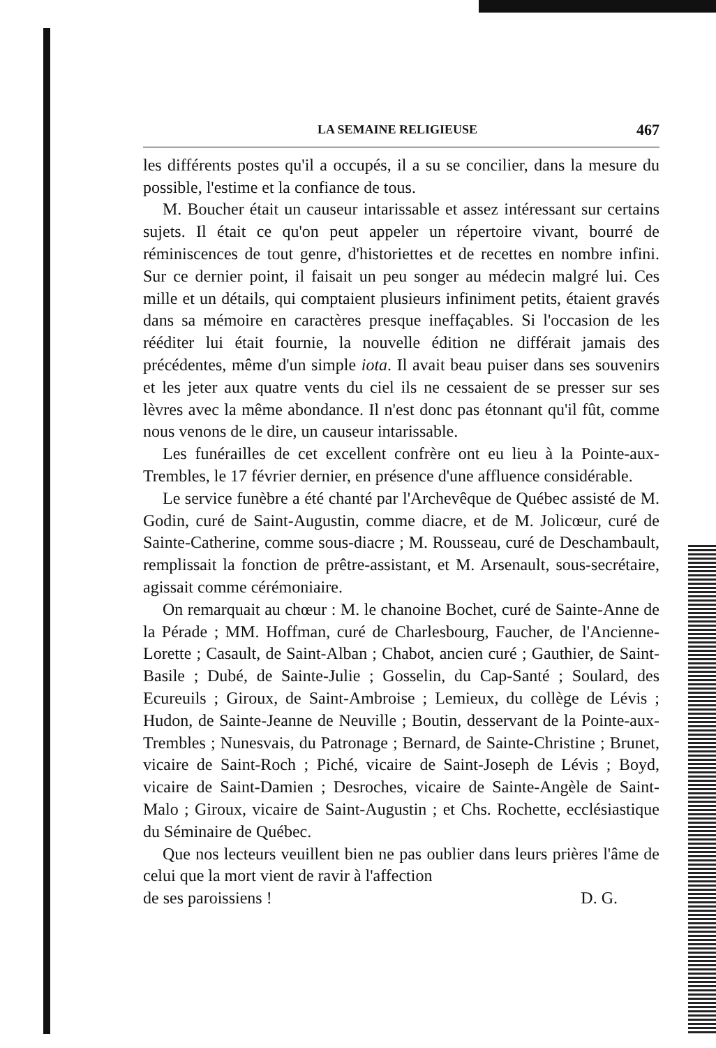LA SEMAINE RELIGIEUSE 467
les différents postes qu'il a occupés, il a su se concilier, dans la mesure du possible, l'estime et la confiance de tous.
M. Boucher était un causeur intarissable et assez intéressant sur certains sujets. Il était ce qu'on peut appeler un répertoire vivant, bourré de réminiscences de tout genre, d'historiettes et de recettes en nombre infini. Sur ce dernier point, il faisait un peu songer au médecin malgré lui. Ces mille et un détails, qui comptaient plusieurs infiniment petits, étaient gravés dans sa mémoire en caractères presque ineffaçables. Si l'occasion de les rééditer lui était fournie, la nouvelle édition ne différait jamais des précédentes, même d'un simple iota. Il avait beau puiser dans ses souvenirs et les jeter aux quatre vents du ciel ils ne cessaient de se presser sur ses lèvres avec la même abondance. Il n'est donc pas étonnant qu'il fût, comme nous venons de le dire, un causeur intarissable.
Les funérailles de cet excellent confrère ont eu lieu à la Pointe-aux-Trembles, le 17 février dernier, en présence d'une affluence considérable.
Le service funèbre a été chanté par l'Archevêque de Québec assisté de M. Godin, curé de Saint-Augustin, comme diacre, et de M. Jolicœur, curé de Sainte-Catherine, comme sous-diacre ; M. Rousseau, curé de Deschambault, remplissait la fonction de prêtre-assistant, et M. Arsenault, sous-secrétaire, agissait comme cérémoniaire.
On remarquait au chœur : M. le chanoine Bochet, curé de Sainte-Anne de la Pérade ; MM. Hoffman, curé de Charlesbourg, Faucher, de l'Ancienne-Lorette ; Casault, de Saint-Alban ; Chabot, ancien curé ; Gauthier, de Saint-Basile ; Dubé, de Sainte-Julie ; Gosselin, du Cap-Santé ; Soulard, des Ecureuils ; Giroux, de Saint-Ambroise ; Lemieux, du collège de Lévis ; Hudon, de Sainte-Jeanne de Neuville ; Boutin, desservant de la Pointe-aux-Trembles ; Nunesvais, du Patronage ; Bernard, de Sainte-Christine ; Brunet, vicaire de Saint-Roch ; Piché, vicaire de Saint-Joseph de Lévis ; Boyd, vicaire de Saint-Damien ; Desroches, vicaire de Sainte-Angèle de Saint-Malo ; Giroux, vicaire de Saint-Augustin ; et Chs. Rochette, ecclésiastique du Séminaire de Québec.
Que nos lecteurs veuillent bien ne pas oublier dans leurs prières l'âme de celui que la mort vient de ravir à l'affection
de ses paroissiens ! D. G.